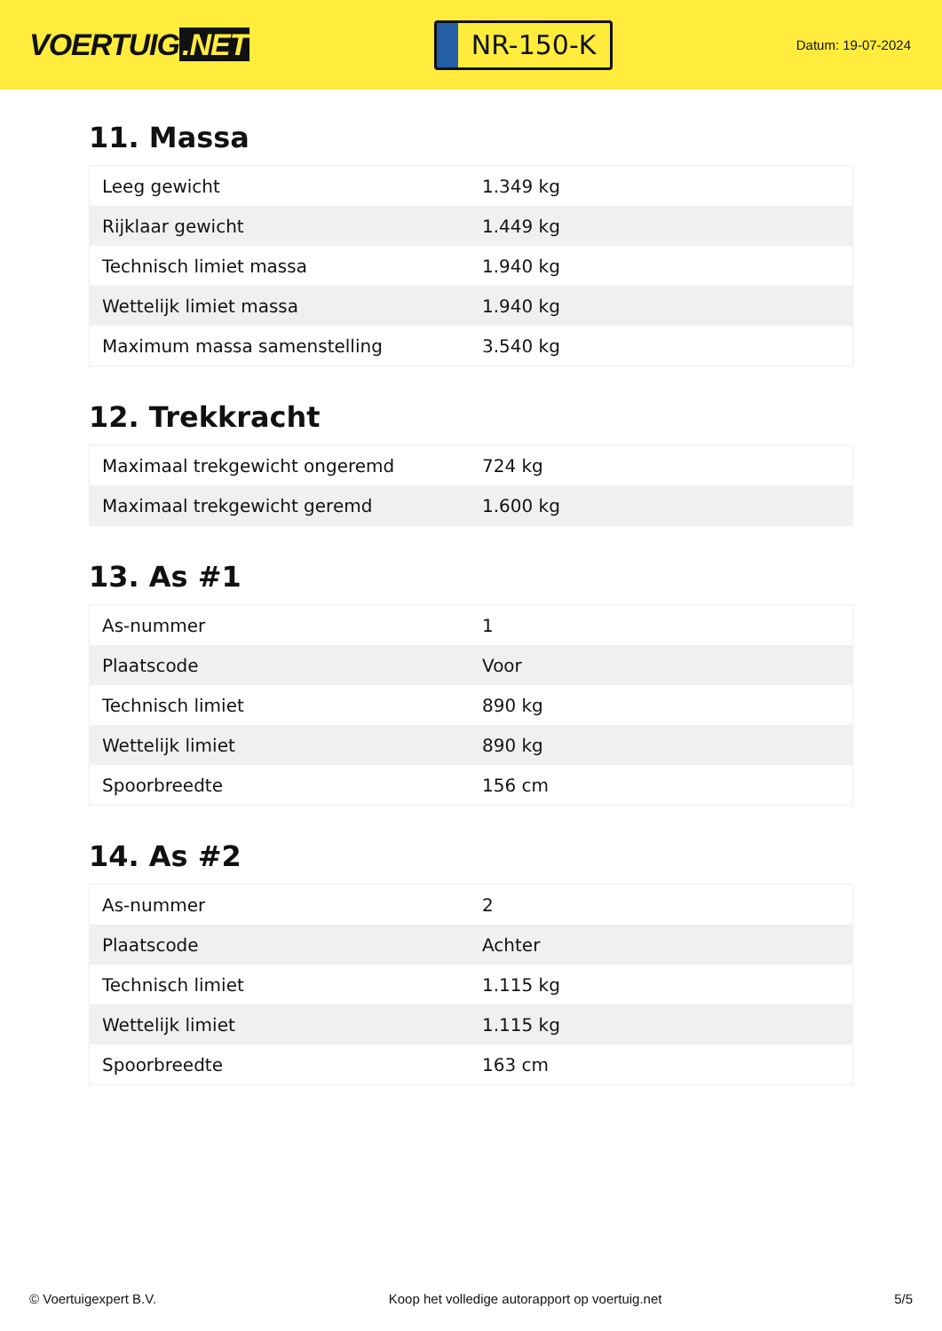VOERTUIG.NET
NR-150-K
Datum: 19-07-2024
11. Massa
| Leeg gewicht | 1.349 kg |
| Rijklaar gewicht | 1.449 kg |
| Technisch limiet massa | 1.940 kg |
| Wettelijk limiet massa | 1.940 kg |
| Maximum massa samenstelling | 3.540 kg |
12. Trekkracht
| Maximaal trekgewicht ongeremd | 724 kg |
| Maximaal trekgewicht geremd | 1.600 kg |
13. As #1
| As-nummer | 1 |
| Plaatscode | Voor |
| Technisch limiet | 890 kg |
| Wettelijk limiet | 890 kg |
| Spoorbreedte | 156 cm |
14. As #2
| As-nummer | 2 |
| Plaatscode | Achter |
| Technisch limiet | 1.115 kg |
| Wettelijk limiet | 1.115 kg |
| Spoorbreedte | 163 cm |
© Voertuigexpert B.V. Koop het volledige autorapport op voertuig.net 5/5